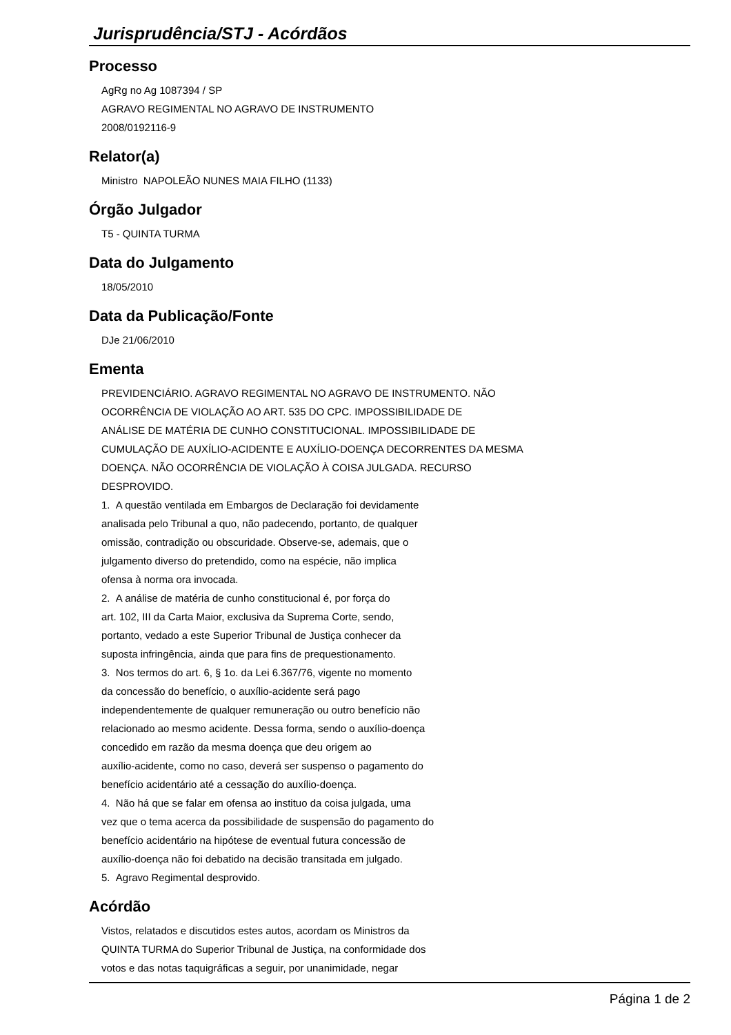Jurisprudência/STJ - Acórdãos
Processo
AgRg no Ag 1087394 / SP
AGRAVO REGIMENTAL NO AGRAVO DE INSTRUMENTO
2008/0192116-9
Relator(a)
Ministro NAPOLEÃO NUNES MAIA FILHO (1133)
Órgão Julgador
T5 - QUINTA TURMA
Data do Julgamento
18/05/2010
Data da Publicação/Fonte
DJe 21/06/2010
Ementa
PREVIDENCIÁRIO. AGRAVO REGIMENTAL NO AGRAVO DE INSTRUMENTO. NÃO
OCORRÊNCIA DE VIOLAÇÃO AO ART. 535 DO CPC. IMPOSSIBILIDADE DE
ANÁLISE DE MATÉRIA DE CUNHO CONSTITUCIONAL. IMPOSSIBILIDADE DE
CUMULAÇÃO DE AUXÍLIO-ACIDENTE E AUXÍLIO-DOENÇA DECORRENTES DA MESMA
DOENÇA. NÃO OCORRÊNCIA DE VIOLAÇÃO À COISA JULGADA. RECURSO
DESPROVIDO.
1. A questão ventilada em Embargos de Declaração foi devidamente
analisada pelo Tribunal a quo, não padecendo, portanto, de qualquer
omissão, contradição ou obscuridade. Observe-se, ademais, que o
julgamento diverso do pretendido, como na espécie, não implica
ofensa à norma ora invocada.
2. A análise de matéria de cunho constitucional é, por força do
art. 102, III da Carta Maior, exclusiva da Suprema Corte, sendo,
portanto, vedado a este Superior Tribunal de Justiça conhecer da
suposta infringência, ainda que para fins de prequestionamento.
3. Nos termos do art. 6, § 1o. da Lei 6.367/76, vigente no momento
da concessão do benefício, o auxílio-acidente será pago
independentemente de qualquer remuneração ou outro benefício não
relacionado ao mesmo acidente. Dessa forma, sendo o auxílio-doença
concedido em razão da mesma doença que deu origem ao
auxílio-acidente, como no caso, deverá ser suspenso o pagamento do
benefício acidentário até a cessação do auxílio-doença.
4. Não há que se falar em ofensa ao instituo da coisa julgada, uma
vez que o tema acerca da possibilidade de suspensão do pagamento do
benefício acidentário na hipótese de eventual futura concessão de
auxílio-doença não foi debatido na decisão transitada em julgado.
5. Agravo Regimental desprovido.
Acórdão
Vistos, relatados e discutidos estes autos, acordam os Ministros da
QUINTA TURMA do Superior Tribunal de Justiça, na conformidade dos
votos e das notas taquigráficas a seguir, por unanimidade, negar
Página 1 de 2